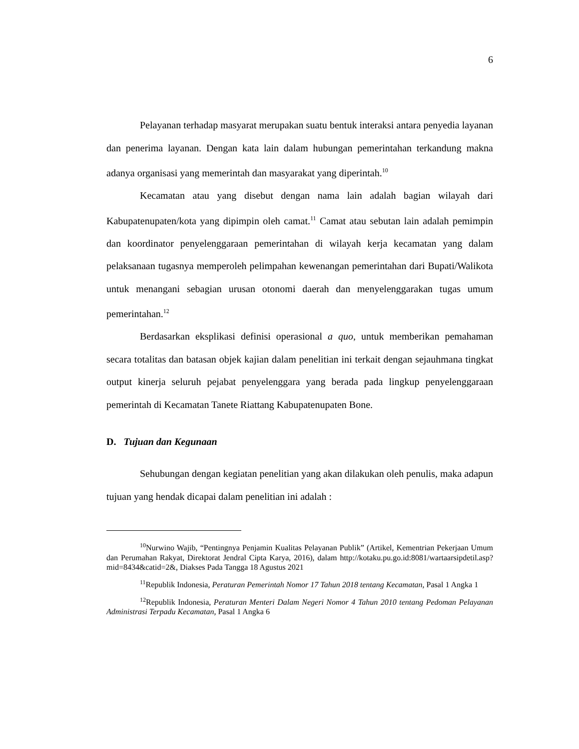6
Pelayanan terhadap masyarat merupakan suatu bentuk interaksi antara penyedia layanan dan penerima layanan. Dengan kata lain dalam hubungan pemerintahan terkandung makna adanya organisasi yang memerintah dan masyarakat yang diperintah.<sup>10</sup>
Kecamatan atau yang disebut dengan nama lain adalah bagian wilayah dari Kabupatenupaten/kota yang dipimpin oleh camat.<sup>11</sup> Camat atau sebutan lain adalah pemimpin dan koordinator penyelenggaraan pemerintahan di wilayah kerja kecamatan yang dalam pelaksanaan tugasnya memperoleh pelimpahan kewenangan pemerintahan dari Bupati/Walikota untuk menangani sebagian urusan otonomi daerah dan menyelenggarakan tugas umum pemerintahan.<sup>12</sup>
Berdasarkan eksplikasi definisi operasional a quo, untuk memberikan pemahaman secara totalitas dan batasan objek kajian dalam penelitian ini terkait dengan sejauhmana tingkat output kinerja seluruh pejabat penyelenggara yang berada pada lingkup penyelenggaraan pemerintah di Kecamatan Tanete Riattang Kabupatenupaten Bone.
D. Tujuan dan Kegunaan
Sehubungan dengan kegiatan penelitian yang akan dilakukan oleh penulis, maka adapun tujuan yang hendak dicapai dalam penelitian ini adalah :
<sup>10</sup> Nurwino Wajib, “Pentingnya Penjamin Kualitas Pelayanan Publik” (Artikel, Kementrian Pekerjaan Umum dan Perumahan Rakyat, Direktorat Jendral Cipta Karya, 2016), dalam http://kotaku.pu.go.id:8081/wartaarsipdetil.asp?mid=8434&catid=2&, Diakses Pada Tangga 18 Agustus 2021
<sup>11</sup> Republik Indonesia, Peraturan Pemerintah Nomor 17 Tahun 2018 tentang Kecamatan, Pasal 1 Angka 1
<sup>12</sup> Republik Indonesia, Peraturan Menteri Dalam Negeri Nomor 4 Tahun 2010 tentang Pedoman Pelayanan Administrasi Terpadu Kecamatan, Pasal 1 Angka 6